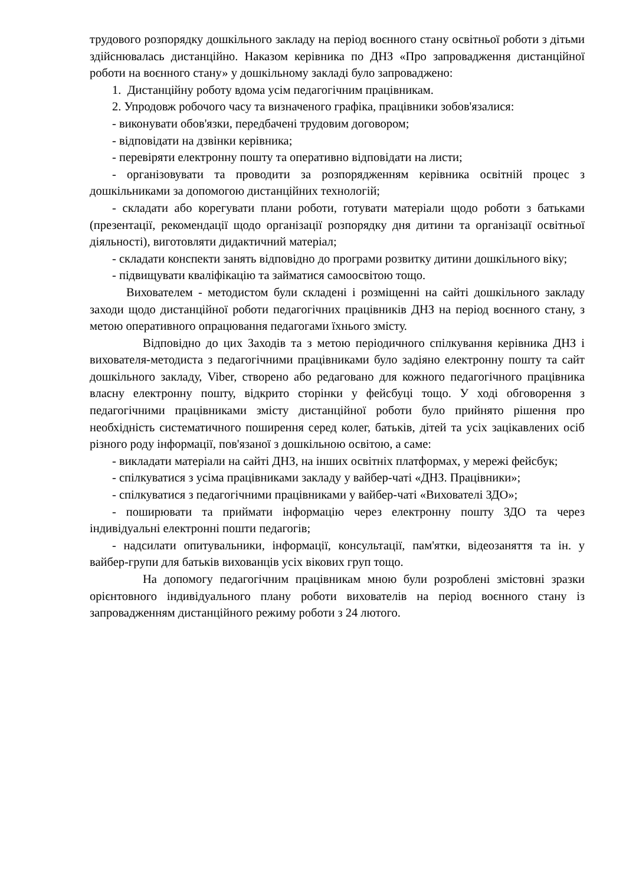трудового розпорядку дошкільного закладу на період воєнного стану освітньої роботи з дітьми здійснювалась дистанційно. Наказом керівника по ДНЗ «Про запровадження дистанційної роботи на воєнного стану» у дошкільному закладі було запроваджено:
1. Дистанційну роботу вдома усім педагогічним працівникам.
2. Упродовж робочого часу та визначеного графіка, працівники зобов'язалися:
- виконувати обов'язки, передбачені трудовим договором;
- відповідати на дзвінки керівника;
- перевіряти електронну пошту та оперативно відповідати на листи;
- організовувати та проводити за розпорядженням керівника освітній процес з дошкільниками за допомогою дистанційних технологій;
- складати або корегувати плани роботи, готувати матеріали щодо роботи з батьками (презентації, рекомендації щодо організації розпорядку дня дитини та організації освітньої діяльності), виготовляти дидактичний матеріал;
- складати конспекти занять відповідно до програми розвитку дитини дошкільного віку;
- підвищувати кваліфікацію та займатися самоосвітою тощо.
Вихователем - методистом були складені і розміщенні на сайті дошкільного закладу заходи щодо дистанційної роботи педагогічних працівників ДНЗ на період воєнного стану, з метою оперативного опрацювання педагогами їхнього змісту.
Відповідно до цих Заходів та з метою періодичного спілкування керівника ДНЗ і вихователя-методиста з педагогічними працівниками було задіяно електронну пошту та сайт дошкільного закладу, Viber, створено або редаговано для кожного педагогічного працівника власну електронну пошту, відкрито сторінки у фейсбуці тощо. У ході обговорення з педагогічними працівниками змісту дистанційної роботи було прийнято рішення про необхідність систематичного поширення серед колег, батьків, дітей та усіх зацікавлених осіб різного роду інформації, пов'язаної з дошкільною освітою, а саме:
- викладати матеріали на сайті ДНЗ, на інших освітніх платформах, у мережі фейсбук;
- спілкуватися з усіма працівниками закладу у вайбер-чаті «ДНЗ. Працівники»;
- спілкуватися з педагогічними працівниками у вайбер-чаті «Вихователі ЗДО»;
- поширювати та приймати інформацію через електронну пошту ЗДО та через індивідуальні електронні пошти педагогів;
- надсилати опитувальники, інформації, консультації, пам'ятки, відеозаняття та ін. у вайбер-групи для батьків вихованців усіх вікових груп тощо.
На допомогу педагогічним працівникам мною були розроблені змістовні зразки орієнтовного індивідуального плану роботи вихователів на період воєнного стану із запровадженням дистанційного режиму роботи з 24 лютого.